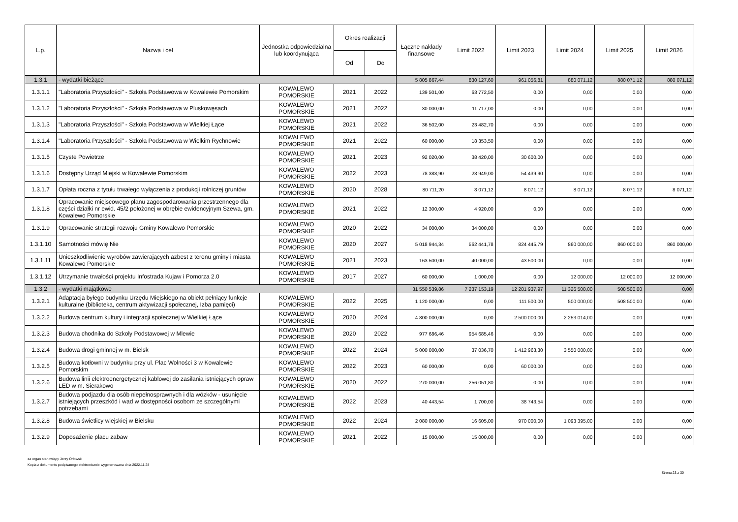| L.p. | Nazwa i cel | Jednostka odpowiedzialna lub koordynująca | Okres realizacji | | Łączne nakłady finansowe | Limit 2022 | Limit 2023 | Limit 2024 | Limit 2025 | Limit 2026 |
| --- | --- | --- | --- | --- | --- | --- | --- | --- | --- | --- |
| | | | Od | Do | | | | | | |
| 1.3.1 | - wydatki bieżące | | | | 5 805 867,44 | 830 127,60 | 961 056,81 | 880 071,12 | 880 071,12 | 880 071,12 |
| 1.3.1.1 | "Laboratoria Przyszłości" - Szkoła Podstawowa w Kowalewie Pomorskim | KOWALEWO POMORSKIE | 2021 | 2022 | 139 501,00 | 63 772,50 | 0,00 | 0,00 | 0,00 | 0,00 |
| 1.3.1.2 | "Laboratoria Przyszłości" - Szkoła Podstawowa w Pluskowęsach | KOWALEWO POMORSKIE | 2021 | 2022 | 30 000,00 | 11 717,00 | 0,00 | 0,00 | 0,00 | 0,00 |
| 1.3.1.3 | "Laboratoria Przyszłości" - Szkoła Podstawowa w Wielkiej Łące | KOWALEWO POMORSKIE | 2021 | 2022 | 36 502,00 | 23 482,70 | 0,00 | 0,00 | 0,00 | 0,00 |
| 1.3.1.4 | "Laboratoria Przyszłości" - Szkoła Podstawowa w Wielkim Rychnowie | KOWALEWO POMORSKIE | 2021 | 2022 | 60 000,00 | 18 353,50 | 0,00 | 0,00 | 0,00 | 0,00 |
| 1.3.1.5 | Czyste Powietrze | KOWALEWO POMORSKIE | 2021 | 2023 | 92 020,00 | 38 420,00 | 30 600,00 | 0,00 | 0,00 | 0,00 |
| 1.3.1.6 | Dostępny Urząd Miejski w Kowalewie Pomorskim | KOWALEWO POMORSKIE | 2022 | 2023 | 78 388,90 | 23 949,00 | 54 439,90 | 0,00 | 0,00 | 0,00 |
| 1.3.1.7 | Opłata roczna z tytułu trwałego wyłączenia z produkcji rolniczej gruntów | KOWALEWO POMORSKIE | 2020 | 2028 | 80 711,20 | 8 071,12 | 8 071,12 | 8 071,12 | 8 071,12 | 8 071,12 |
| 1.3.1.8 | Opracowanie miejscowego planu zagospodarowania przestrzennego dla części działki nr ewid. 45/2 położonej w obrębie ewidencyjnym Szewa, gm. Kowalewo Pomorskie | KOWALEWO POMORSKIE | 2021 | 2022 | 12 300,00 | 4 920,00 | 0,00 | 0,00 | 0,00 | 0,00 |
| 1.3.1.9 | Opracowanie strategii rozwoju Gminy Kowalewo Pomorskie | KOWALEWO POMORSKIE | 2020 | 2022 | 34 000,00 | 34 000,00 | 0,00 | 0,00 | 0,00 | 0,00 |
| 1.3.1.10 | Samotności mówię Nie | KOWALEWO POMORSKIE | 2020 | 2027 | 5 018 944,34 | 562 441,78 | 824 445,79 | 860 000,00 | 860 000,00 | 860 000,00 |
| 1.3.1.11 | Unieszkodliwienie wyrobów zawierających azbest z terenu gminy i miasta Kowalewo Pomorskie | KOWALEWO POMORSKIE | 2021 | 2023 | 163 500,00 | 40 000,00 | 43 500,00 | 0,00 | 0,00 | 0,00 |
| 1.3.1.12 | Utrzymanie trwałości projektu Infostrada Kujaw i Pomorza 2.0 | KOWALEWO POMORSKIE | 2017 | 2027 | 60 000,00 | 1 000,00 | 0,00 | 12 000,00 | 12 000,00 | 12 000,00 |
| 1.3.2 | - wydatki majątkowe | | | | 31 550 539,86 | 7 237 153,19 | 12 281 937,97 | 11 326 508,00 | 508 500,00 | 0,00 |
| 1.3.2.1 | Adaptacja byłego budynku Urzędu Miejskiego na obiekt pełniący funkcje kulturalne (biblioteka, centrum aktywizacji społecznej, Izba pamięci) | KOWALEWO POMORSKIE | 2022 | 2025 | 1 120 000,00 | 0,00 | 111 500,00 | 500 000,00 | 508 500,00 | 0,00 |
| 1.3.2.2 | Budowa centrum kultury i integracji społecznej w Wielkiej Łące | KOWALEWO POMORSKIE | 2020 | 2024 | 4 800 000,00 | 0,00 | 2 500 000,00 | 2 253 014,00 | 0,00 | 0,00 |
| 1.3.2.3 | Budowa chodnika do Szkoły Podstawowej w Mlewie | KOWALEWO POMORSKIE | 2020 | 2022 | 977 686,46 | 954 685,46 | 0,00 | 0,00 | 0,00 | 0,00 |
| 1.3.2.4 | Budowa drogi gminnej w m. Bielsk | KOWALEWO POMORSKIE | 2022 | 2024 | 5 000 000,00 | 37 036,70 | 1 412 963,30 | 3 550 000,00 | 0,00 | 0,00 |
| 1.3.2.5 | Budowa kotłowni w budynku przy ul. Plac Wolności 3 w Kowalewie Pomorskim | KOWALEWO POMORSKIE | 2022 | 2023 | 60 000,00 | 0,00 | 60 000,00 | 0,00 | 0,00 | 0,00 |
| 1.3.2.6 | Budowa linii elektroenergetycznej kablowej do zasilania istniejących opraw LED w m. Sierakowo | KOWALEWO POMORSKIE | 2020 | 2022 | 270 000,00 | 256 051,80 | 0,00 | 0,00 | 0,00 | 0,00 |
| 1.3.2.7 | Budowa podjazdu dla osób niepełnosprawnych i dla wózków - usunięcie istniejących przeszkód i wad w dostępności osobom ze szczególnymi potrzebami | KOWALEWO POMORSKIE | 2022 | 2023 | 40 443,54 | 1 700,00 | 38 743,54 | 0,00 | 0,00 | 0,00 |
| 1.3.2.8 | Budowa świetlicy wiejskiej w Bielsku | KOWALEWO POMORSKIE | 2022 | 2024 | 2 080 000,00 | 16 605,00 | 970 000,00 | 1 093 395,00 | 0,00 | 0,00 |
| 1.3.2.9 | Doposażenie placu zabaw | KOWALEWO POMORSKIE | 2021 | 2022 | 15 000,00 | 15 000,00 | 0,00 | 0,00 | 0,00 | 0,00 |
za organ stanowiący Jerzy Orłowski
Kopia z dokumentu podpisanego elektronicznie wygenerowana dnia 2022.11.28
Strona 23 z 30